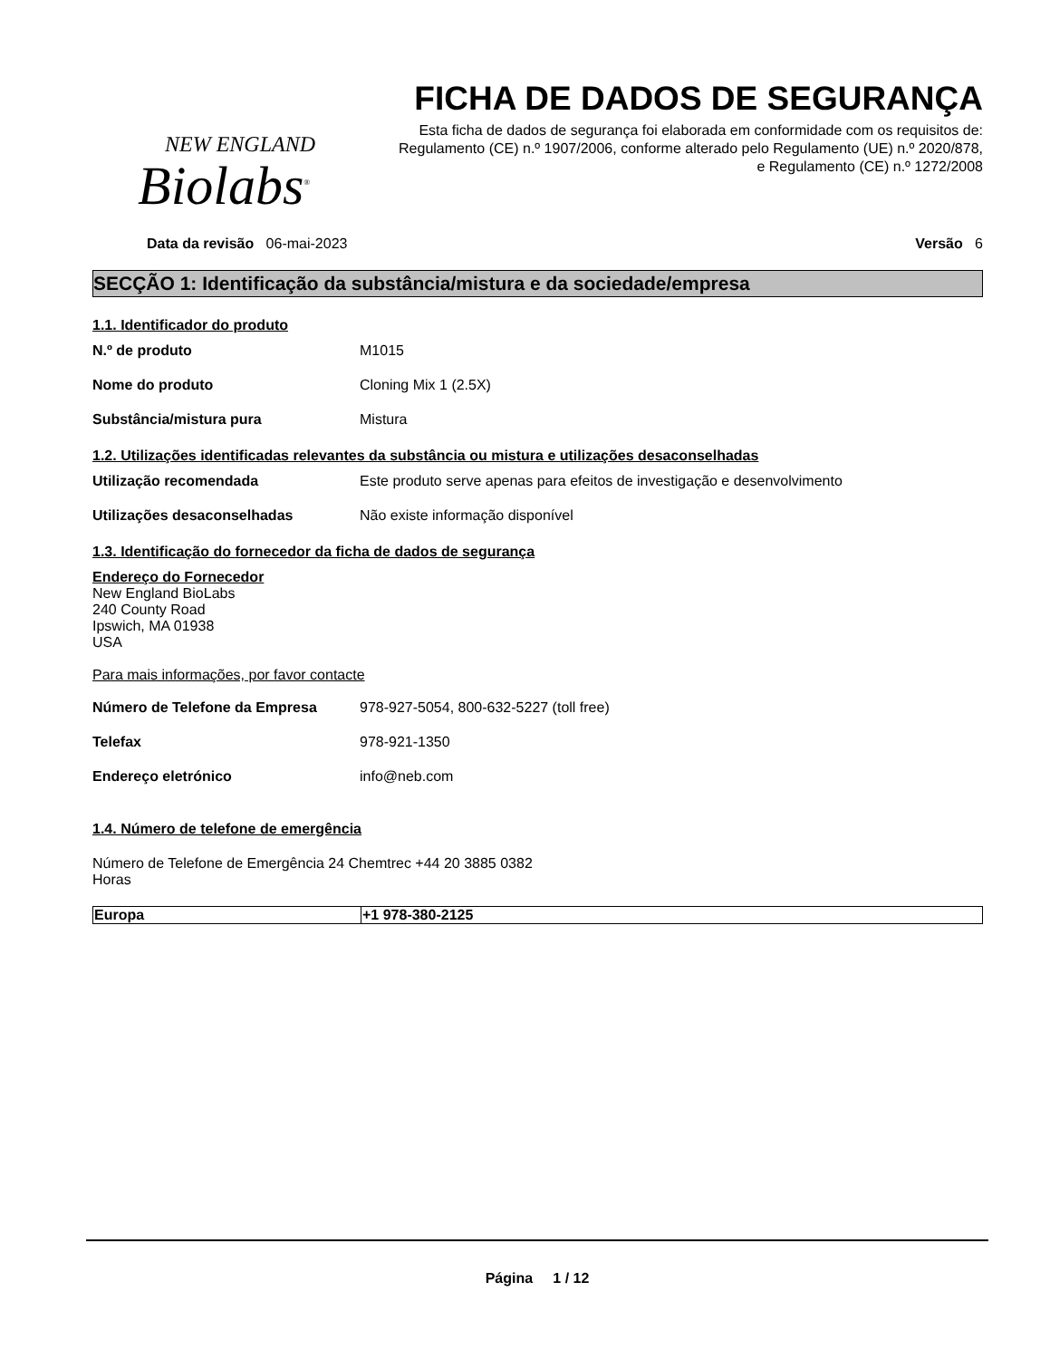NEW ENGLAND
Biolabs<sup>®</sup>
FICHA DE DADOS DE SEGURANÇA
Esta ficha de dados de segurança foi elaborada em conformidade com os requisitos de:
Regulamento (CE) n.º 1907/2006, conforme alterado pelo Regulamento (UE) n.º 2020/878,
e Regulamento (CE) n.º 1272/2008
Data da revisão 06-mai-2023 Versão 6
SECÇÃO 1: Identificação da substância/mistura e da sociedade/empresa
1.1. Identificador do produto
N.º de produto M1015
Nome do produto Cloning Mix 1 (2.5X)
Substância/mistura pura Mistura
1.2. Utilizações identificadas relevantes da substância ou mistura e utilizações desaconselhadas
Utilização recomendada Este produto serve apenas para efeitos de investigação e desenvolvimento
Utilizações desaconselhadas Não existe informação disponível
1.3. Identificação do fornecedor da ficha de dados de segurança
Endereço do Fornecedor
New England BioLabs
240 County Road
Ipswich, MA 01938
USA
Para mais informações, por favor contacte
Número de Telefone da Empresa 978-927-5054, 800-632-5227 (toll free)
Telefax 978-921-1350
Endereço eletrónico info@neb.com
1.4. Número de telefone de emergência
Número de Telefone de Emergência 24 Chemtrec +44 20 3885 0382
Horas
| Europa | +1 978-380-2125 |
Página 1 / 12